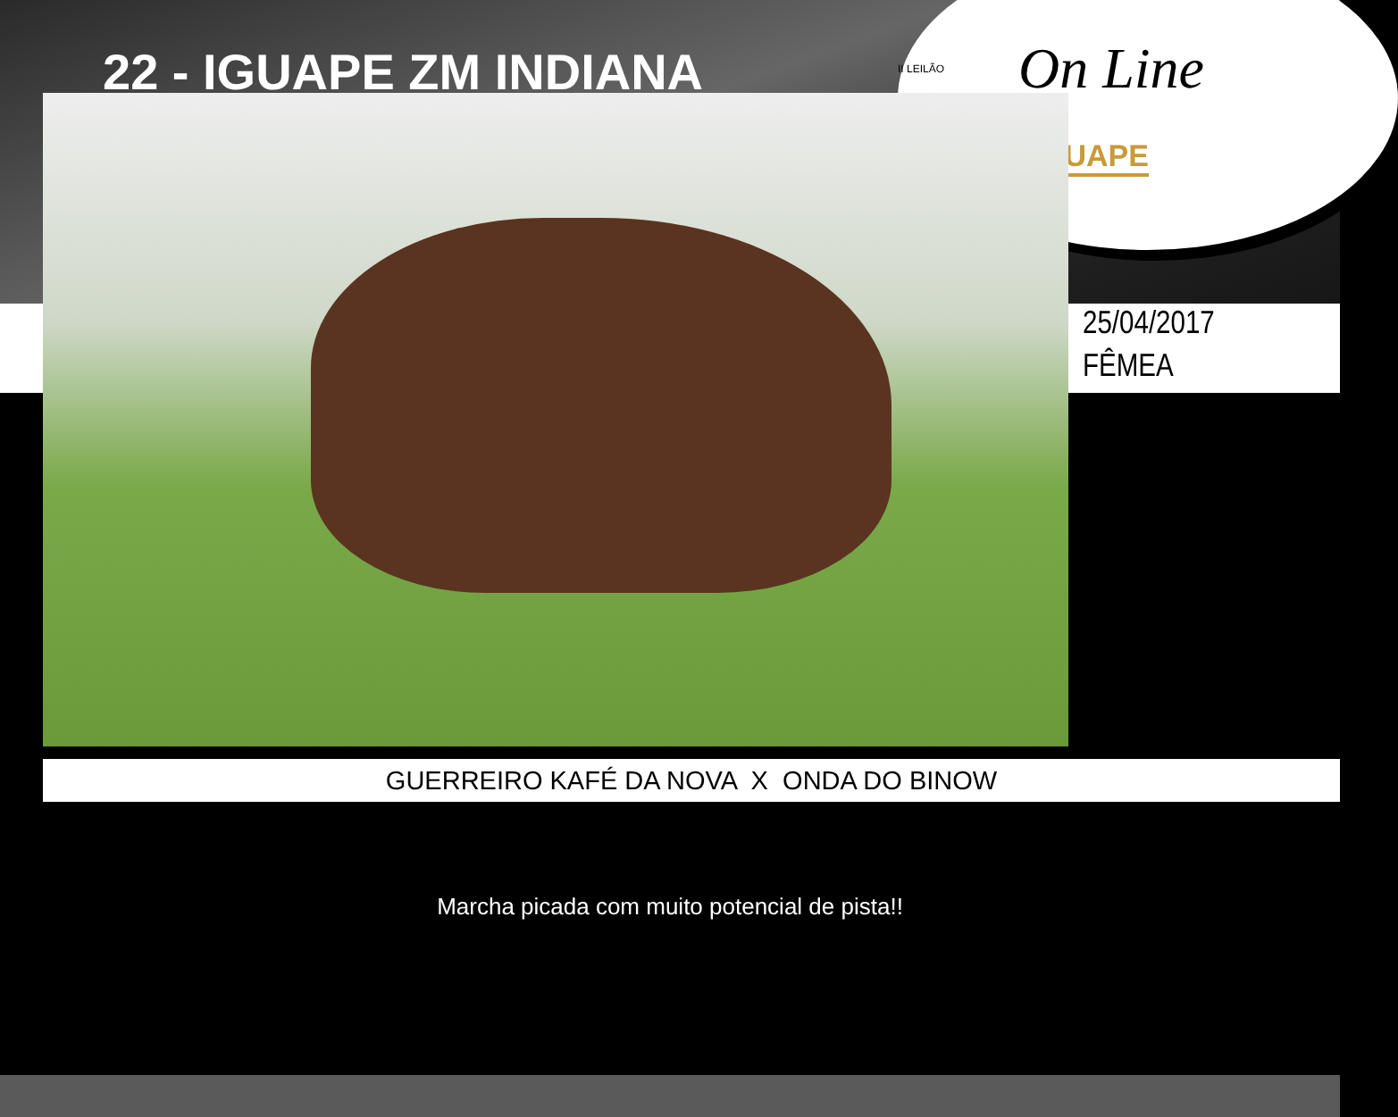II LEILÃO On Line
GUAPE
22 - IGUAPE ZM INDIANA
25/04/2017
FÊMEA
GUERREIRO KAFÉ DA NOVA X ONDA DO BINOW
Marcha picada com muito potencial de pista!!